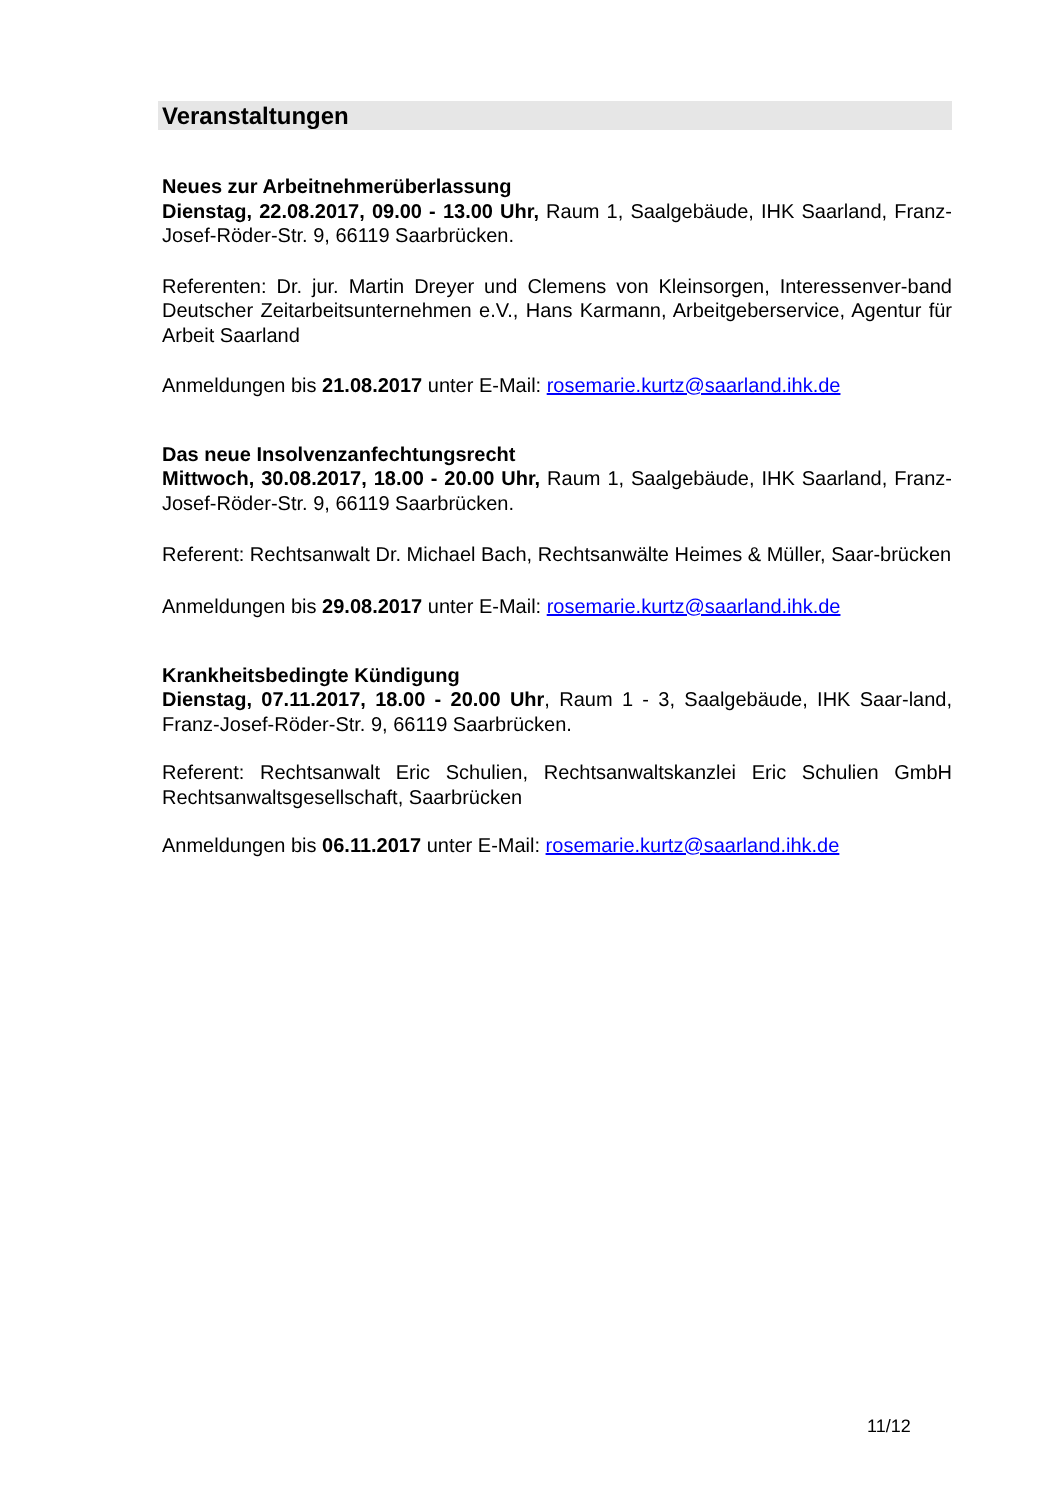Veranstaltungen
Neues zur Arbeitnehmerüberlassung
Dienstag, 22.08.2017, 09.00 - 13.00 Uhr, Raum 1, Saalgebäude, IHK Saarland, Franz-Josef-Röder-Str. 9, 66119 Saarbrücken.
Referenten: Dr. jur. Martin Dreyer und Clemens von Kleinsorgen, Interessenver-band Deutscher Zeitarbeitsunternehmen e.V., Hans Karmann, Arbeitgeberservice, Agentur für Arbeit Saarland
Anmeldungen bis 21.08.2017 unter E-Mail: rosemarie.kurtz@saarland.ihk.de
Das neue Insolvenzanfechtungsrecht
Mittwoch, 30.08.2017, 18.00 - 20.00 Uhr, Raum 1, Saalgebäude, IHK Saarland, Franz-Josef-Röder-Str. 9, 66119 Saarbrücken.
Referent: Rechtsanwalt Dr. Michael Bach, Rechtsanwälte Heimes & Müller, Saar-brücken
Anmeldungen bis 29.08.2017 unter E-Mail: rosemarie.kurtz@saarland.ihk.de
Krankheitsbedingte Kündigung
Dienstag, 07.11.2017, 18.00 - 20.00 Uhr, Raum 1 - 3, Saalgebäude, IHK Saar-land, Franz-Josef-Röder-Str. 9, 66119 Saarbrücken.
Referent: Rechtsanwalt Eric Schulien, Rechtsanwaltskanzlei Eric Schulien GmbH Rechtsanwaltsgesellschaft, Saarbrücken
Anmeldungen bis 06.11.2017 unter E-Mail: rosemarie.kurtz@saarland.ihk.de
11/12